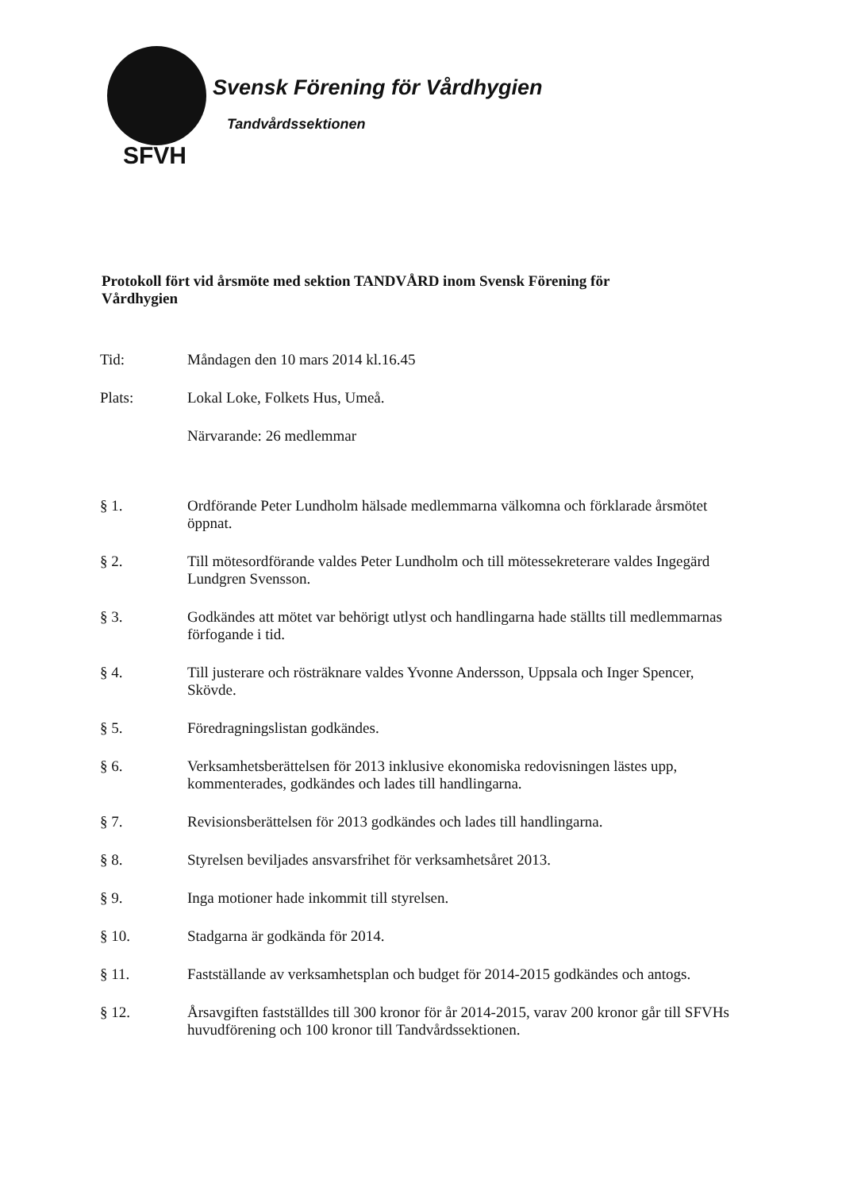Svensk Förening för Vårdhygien
Tandvårdssektionen
SFVH
Protokoll fört vid årsmöte med sektion TANDVÅRD inom Svensk Förening för Vårdhygien
Tid: Måndagen den 10 mars 2014 kl.16.45
Plats: Lokal Loke, Folkets Hus, Umeå.
Närvarande: 26 medlemmar
§ 1. Ordförande Peter Lundholm hälsade medlemmarna välkomna och förklarade årsmötet öppnat.
§ 2. Till mötesordförande valdes Peter Lundholm och till mötessekreterare valdes Ingegärd Lundgren Svensson.
§ 3. Godkändes att mötet var behörigt utlyst och handlingarna hade ställts till medlemmarnas förfogande i tid.
§ 4. Till justerare och rösträknare valdes Yvonne Andersson, Uppsala och Inger Spencer, Skövde.
§ 5. Föredragningslistan godkändes.
§ 6. Verksamhetsberättelsen för 2013 inklusive ekonomiska redovisningen lästes upp, kommenterades, godkändes och lades till handlingarna.
§ 7. Revisionsberättelsen för 2013 godkändes och lades till handlingarna.
§ 8. Styrelsen beviljades ansvarsfrihet för verksamhetsåret 2013.
§ 9. Inga motioner hade inkommit till styrelsen.
§ 10. Stadgarna är godkända för 2014.
§ 11. Fastställande av verksamhetsplan och budget för 2014-2015 godkändes och antogs.
§ 12. Årsavgiften fastställdes till 300 kronor för år 2014-2015, varav 200 kronor går till SFVHs huvudförening och 100 kronor till Tandvårdssektionen.